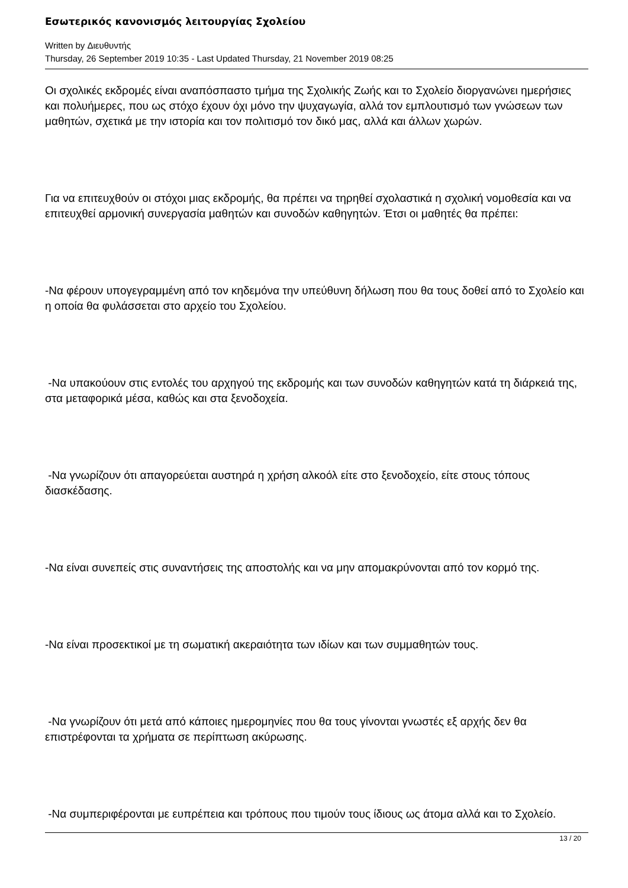Εσωτερικός κανονισμός λειτουργίας Σχολείου
Written by Διευθυντής
Thursday, 26 September 2019 10:35 - Last Updated Thursday, 21 November 2019 08:25
Οι σχολικές εκδρομές είναι αναπόσπαστο τμήμα της Σχολικής Ζωής και το Σχολείο διοργανώνει ημερήσιες και πολυήμερες, που ως στόχο έχουν όχι μόνο την ψυχαγωγία, αλλά τον εμπλουτισμό των γνώσεων των μαθητών, σχετικά με την ιστορία και τον πολιτισμό τον δικό μας, αλλά και άλλων χωρών.
Για να επιτευχθούν οι στόχοι μιας εκδρομής, θα πρέπει να τηρηθεί σχολαστικά η σχολική νομοθεσία και να επιτευχθεί αρμονική συνεργασία μαθητών και συνοδών καθηγητών. Έτσι οι μαθητές θα πρέπει:
-Να φέρουν υπογεγραμμένη από τον κηδεμόνα την υπεύθυνη δήλωση που θα τους δοθεί από το Σχολείο και η οποία θα φυλάσσεται στο αρχείο του Σχολείου.
-Να υπακούουν στις εντολές του αρχηγού της εκδρομής και των συνοδών καθηγητών κατά τη διάρκειά της, στα μεταφορικά μέσα, καθώς και στα ξενοδοχεία.
-Να γνωρίζουν ότι απαγορεύεται αυστηρά η χρήση αλκοόλ είτε στο ξενοδοχείο, είτε στους τόπους διασκέδασης.
-Να είναι συνεπείς στις συναντήσεις της αποστολής και να μην απομακρύνονται από τον κορμό της.
-Να είναι προσεκτικοί με τη σωματική ακεραιότητα των ιδίων και των συμμαθητών τους.
-Να γνωρίζουν ότι μετά από κάποιες ημερομηνίες που θα τους γίνονται γνωστές εξ αρχής δεν θα επιστρέφονται τα χρήματα σε περίπτωση ακύρωσης.
-Να συμπεριφέρονται με ευπρέπεια και τρόπους που τιμούν τους ίδιους ως άτομα αλλά και το Σχολείο.
13 / 20